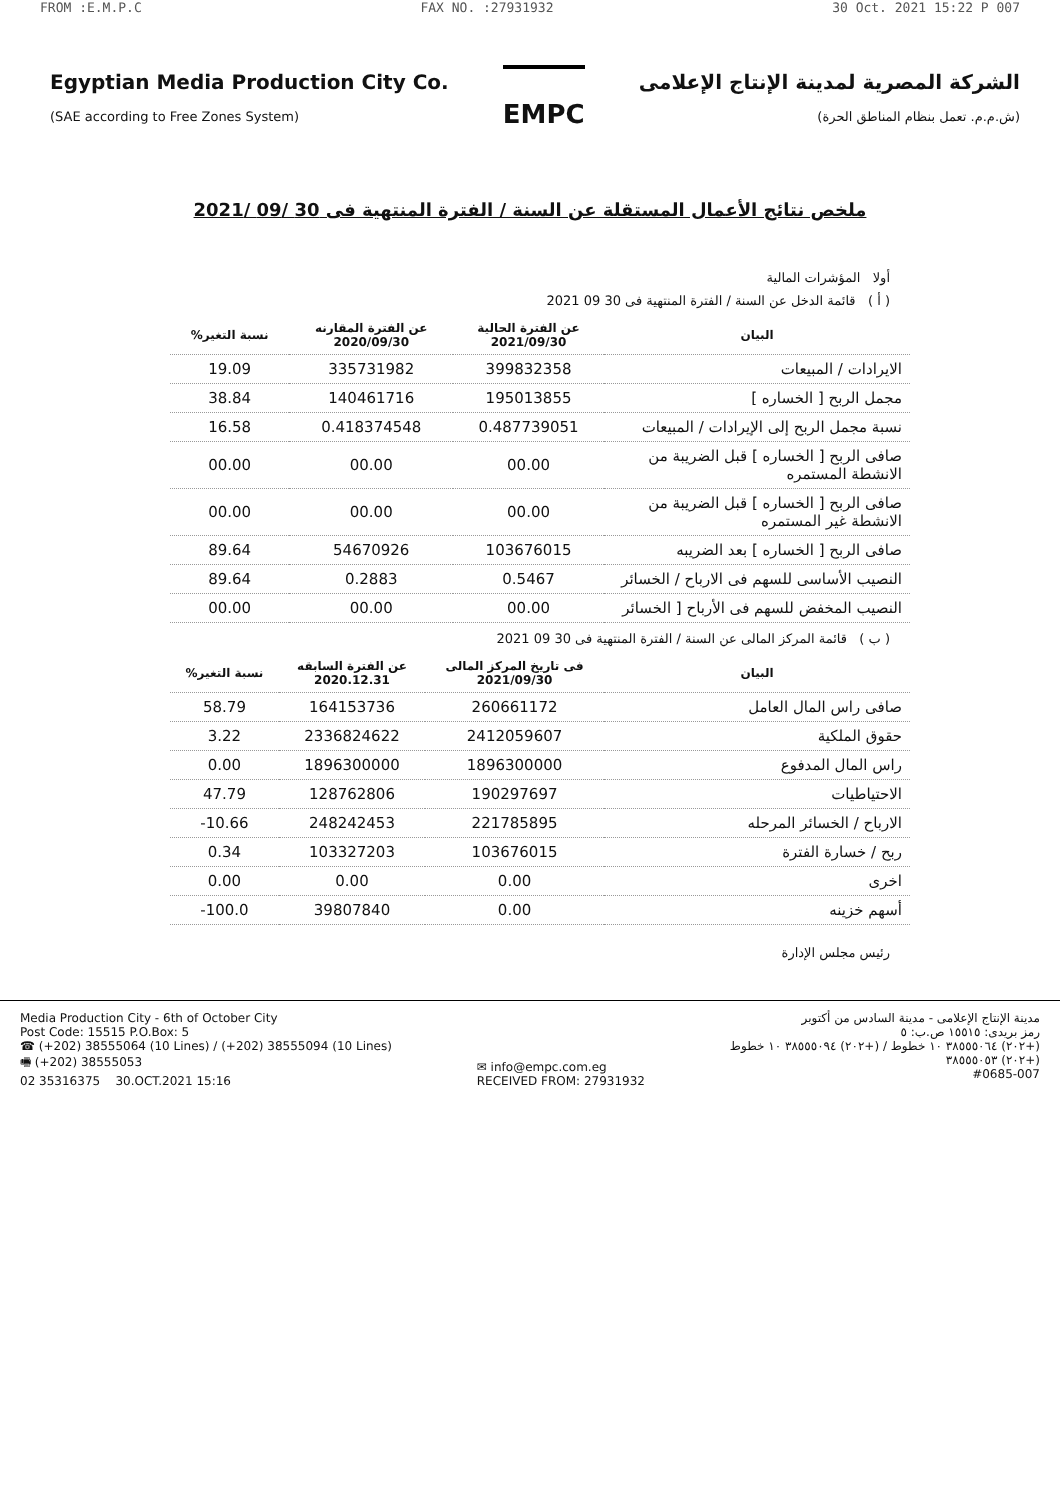FROM :E.M.P.C FAX NO. :27931932 30 Oct. 2021 15:22 P 007
Egyptian Media Production City Co.
(SAE according to Free Zones System)
EMPC
الشركة المصرية لمدينة الإنتاج الإعلامى
(ش.م.م. تعمل بنظام المناطق الحرة)
ملخص نتائج الأعمال المستقلة عن السنة / الفترة المنتهية فى 30 /09 /2021
أولا المؤشرات المالية
( أ ) قائمة الدخل عن السنة / الفترة المنتهية فى 30 09 2021
| البيان | عن الفترة الحالية 2021/09/30 | عن الفترة المقارنه 2020/09/30 | نسبة التغير% |
| --- | --- | --- | --- |
| الايرادات / المبيعات | 399832358 | 335731982 | 19.09 |
| مجمل الربح [ الخساره ] | 195013855 | 140461716 | 38.84 |
| نسبة مجمل الربح إلى الإيرادات / المبيعات | 0.487739051 | 0.418374548 | 16.58 |
| صافى الربح [ الخساره ] قبل الضريبة من الانشطة المستمره | 00.00 | 00.00 | 00.00 |
| صافى الربح [ الخساره ] قبل الضريبة من الانشطة غير المستمره | 00.00 | 00.00 | 00.00 |
| صافى الربح [ الخساره ] بعد الضريبه | 103676015 | 54670926 | 89.64 |
| النصيب الأساسى للسهم فى الارباح / الخسائر | 0.5467 | 0.2883 | 89.64 |
| النصيب المخفض للسهم فى الأرباح [ الخسائر | 00.00 | 00.00 | 00.00 |
( ب ) قائمة المركز المالى عن السنة / الفترة المنتهية فى 30 09 2021
| البيان | فى تاريخ المركز المالى 2021/09/30 | عن الفترة السابقه 2020.12.31 | نسبة التغير% |
| --- | --- | --- | --- |
| صافى راس المال العامل | 260661172 | 164153736 | 58.79 |
| حقوق الملكية | 2412059607 | 2336824622 | 3.22 |
| راس المال المدفوع | 1896300000 | 1896300000 | 0.00 |
| الاحتياطيات | 190297697 | 128762806 | 47.79 |
| الارباح / الخسائر المرحله | 221785895 | 248242453 | 10.66- |
| ربح / خسارة الفترة | 103676015 | 103327203 | 0.34 |
| اخرى | 0.00 | 0.00 | 0.00 |
| أسهم خزينه | 0.00 | 39807840 | 100.0- |
رئيس مجلس الإدارة
Media Production City - 6th of October City
Post Code: 15515 P.O.Box: 5
☎ (+202) 38555064 (10 Lines) / (+202) 38555094 (10 Lines)
🖷 (+202) 38555053
02 35316375 30.OCT.2021 15:16
✉ info@empc.com.eg
RECEIVED FROM: 27931932
مدينة الإنتاج الإعلامى - مدينة السادس من أكتوبر
رمز بريدى: ١٥٥١٥ ص.ب: ٥
(+٢٠٢) ٣٨٥٥٥٠٦٤ ١٠ خطوط / (+٢٠٢) ٣٨٥٥٥٠٩٤ ١٠ خطوط
(+٢٠٢) ٣٨٥٥٥٠٥٣
#0685-007